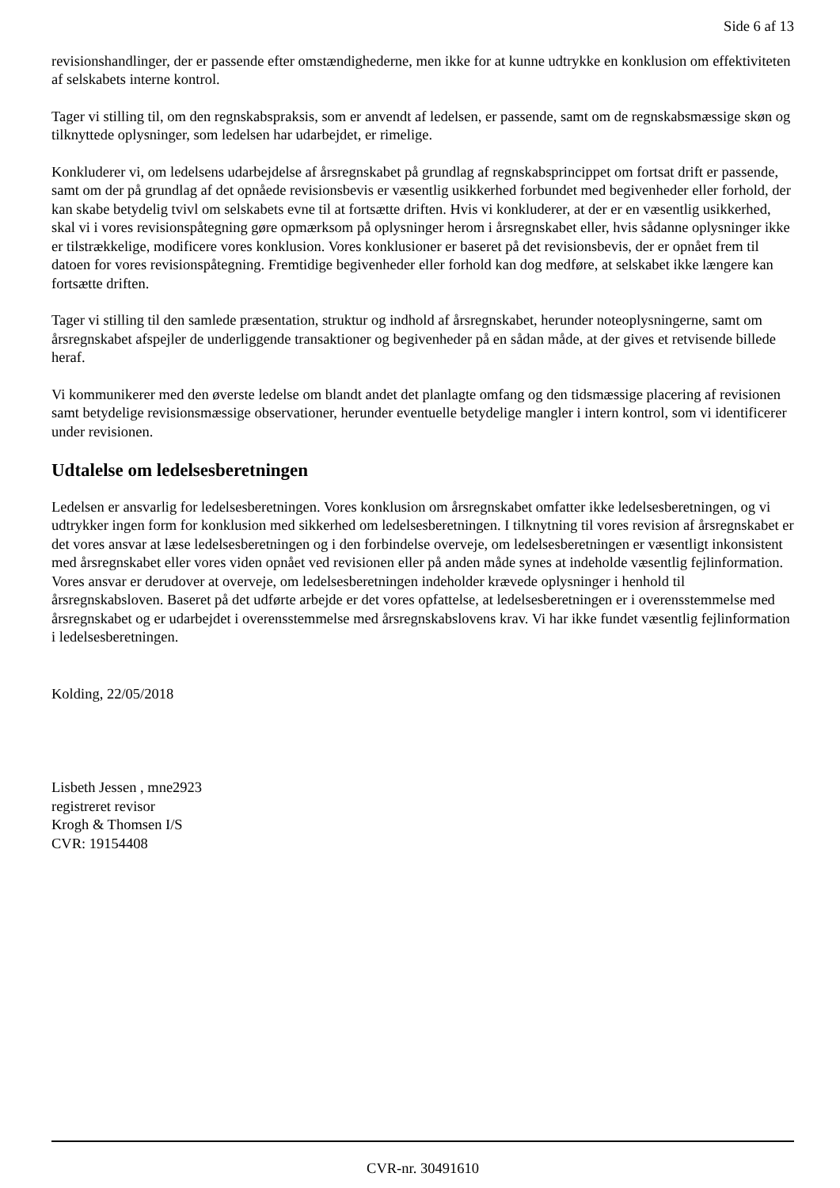Side 6 af 13
revisionshandlinger, der er passende efter omstændighederne, men ikke for at kunne udtrykke en konklusion om effektiviteten af selskabets interne kontrol.
Tager vi stilling til, om den regnskabspraksis, som er anvendt af ledelsen, er passende, samt om de regnskabsmæssige skøn og tilknyttede oplysninger, som ledelsen har udarbejdet, er rimelige.
Konkluderer vi, om ledelsens udarbejdelse af årsregnskabet på grundlag af regnskabsprincippet om fortsat drift er passende, samt om der på grundlag af det opnåede revisionsbevis er væsentlig usikkerhed forbundet med begivenheder eller forhold, der kan skabe betydelig tvivl om selskabets evne til at fortsætte driften. Hvis vi konkluderer, at der er en væsentlig usikkerhed, skal vi i vores revisionspåtegning gøre opmærksom på oplysninger herom i årsregnskabet eller, hvis sådanne oplysninger ikke er tilstrækkelige, modificere vores konklusion. Vores konklusioner er baseret på det revisionsbevis, der er opnået frem til datoen for vores revisionspåtegning. Fremtidige begivenheder eller forhold kan dog medføre, at selskabet ikke længere kan fortsætte driften.
Tager vi stilling til den samlede præsentation, struktur og indhold af årsregnskabet, herunder noteoplysningerne, samt om årsregnskabet afspejler de underliggende transaktioner og begivenheder på en sådan måde, at der gives et retvisende billede heraf.
Vi kommunikerer med den øverste ledelse om blandt andet det planlagte omfang og den tidsmæssige placering af revisionen samt betydelige revisionsmæssige observationer, herunder eventuelle betydelige mangler i intern kontrol, som vi identificerer under revisionen.
Udtalelse om ledelsesberetningen
Ledelsen er ansvarlig for ledelsesberetningen. Vores konklusion om årsregnskabet omfatter ikke ledelsesberetningen, og vi udtrykker ingen form for konklusion med sikkerhed om ledelsesberetningen. I tilknytning til vores revision af årsregnskabet er det vores ansvar at læse ledelsesberetningen og i den forbindelse overveje, om ledelsesberetningen er væsentligt inkonsistent med årsregnskabet eller vores viden opnået ved revisionen eller på anden måde synes at indeholde væsentlig fejlinformation. Vores ansvar er derudover at overveje, om ledelsesberetningen indeholder krævede oplysninger i henhold til årsregnskabsloven. Baseret på det udførte arbejde er det vores opfattelse, at ledelsesberetningen er i overensstemmelse med årsregnskabet og er udarbejdet i overensstemmelse med årsregnskabslovens krav. Vi har ikke fundet væsentlig fejlinformation i ledelsesberetningen.
Kolding, 22/05/2018
Lisbeth Jessen , mne2923
registreret revisor
Krogh & Thomsen I/S
CVR: 19154408
CVR-nr. 30491610